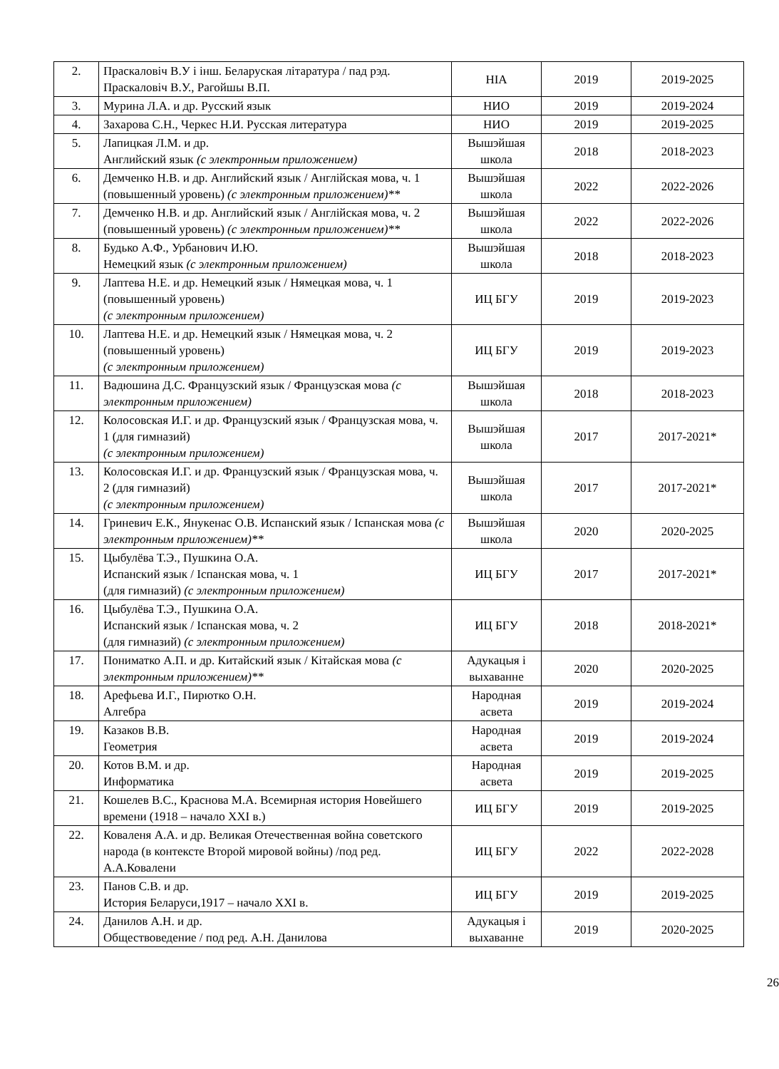| 2. | Праскаловіч В.У і інш. Беларуская літаратура / пад рэд. Праскаловіч В.У., Рагойшы В.П. | НІА | 2019 | 2019-2025 |
| 3. | Мурина Л.А. и др. Русский язык | НИО | 2019 | 2019-2024 |
| 4. | Захарова С.Н., Черкес Н.И. Русская литература | НИО | 2019 | 2019-2025 |
| 5. | Лапицкая Л.М. и др. Английский язык (с электронным приложением) | Вышэйшая школа | 2018 | 2018-2023 |
| 6. | Демченко Н.В. и др. Английский язык / Англійская мова, ч. 1 (повышенный уровень) (с электронным приложением)** | Вышэйшая школа | 2022 | 2022-2026 |
| 7. | Демченко Н.В. и др. Английский язык / Англійская мова, ч. 2 (повышенный уровень) (с электронным приложением)** | Вышэйшая школа | 2022 | 2022-2026 |
| 8. | Будько А.Ф., Урбанович И.Ю. Немецкий язык (с электронным приложением) | Вышэйшая школа | 2018 | 2018-2023 |
| 9. | Лаптева Н.Е. и др. Немецкий язык / Нямецкая мова, ч. 1 (повышенный уровень) (с электронным приложением) | ИЦ БГУ | 2019 | 2019-2023 |
| 10. | Лаптева Н.Е. и др. Немецкий язык / Нямецкая мова, ч. 2 (повышенный уровень) (с электронным приложением) | ИЦ БГУ | 2019 | 2019-2023 |
| 11. | Вадюшина Д.С. Французский язык / Французская мова (с электронным приложением) | Вышэйшая школа | 2018 | 2018-2023 |
| 12. | Колосовская И.Г. и др. Французский язык / Французская мова, ч. 1 (для гимназий) (с электронным приложением) | Вышэйшая школа | 2017 | 2017-2021* |
| 13. | Колосовская И.Г. и др. Французский язык / Французская мова, ч. 2 (для гимназий) (с электронным приложением) | Вышэйшая школа | 2017 | 2017-2021* |
| 14. | Гриневич Е.К., Янукенас О.В. Испанский язык / Іспанская мова (с электронным приложением)** | Вышэйшая школа | 2020 | 2020-2025 |
| 15. | Цыбулёва Т.Э., Пушкина О.А. Испанский язык / Іспанская мова, ч. 1 (для гимназий) (с электронным приложением) | ИЦ БГУ | 2017 | 2017-2021* |
| 16. | Цыбулёва Т.Э., Пушкина О.А. Испанский язык / Іспанская мова, ч. 2 (для гимназий) (с электронным приложением) | ИЦ БГУ | 2018 | 2018-2021* |
| 17. | Пониматко А.П. и др. Китайский язык / Кітайская мова (с электронным приложением)** | Адукацыя і выхаванне | 2020 | 2020-2025 |
| 18. | Арефьева И.Г., Пирютко О.Н. Алгебра | Народная асвета | 2019 | 2019-2024 |
| 19. | Казаков В.В. Геометрия | Народная асвета | 2019 | 2019-2024 |
| 20. | Котов В.М. и др. Информатика | Народная асвета | 2019 | 2019-2025 |
| 21. | Кошелев В.С., Краснова М.А. Всемирная история Новейшего времени (1918 – начало XXI в.) | ИЦ БГУ | 2019 | 2019-2025 |
| 22. | Коваленя А.А. и др. Великая Отечественная война советского народа (в контексте Второй мировой войны) /под ред. А.А.Ковалени | ИЦ БГУ | 2022 | 2022-2028 |
| 23. | Панов С.В. и др. История Беларуси,1917 – начало XXI в. | ИЦ БГУ | 2019 | 2019-2025 |
| 24. | Данилов А.Н. и др. Обществоведение / под ред. А.Н. Данилова | Адукацыя і выхаванне | 2019 | 2020-2025 |
26